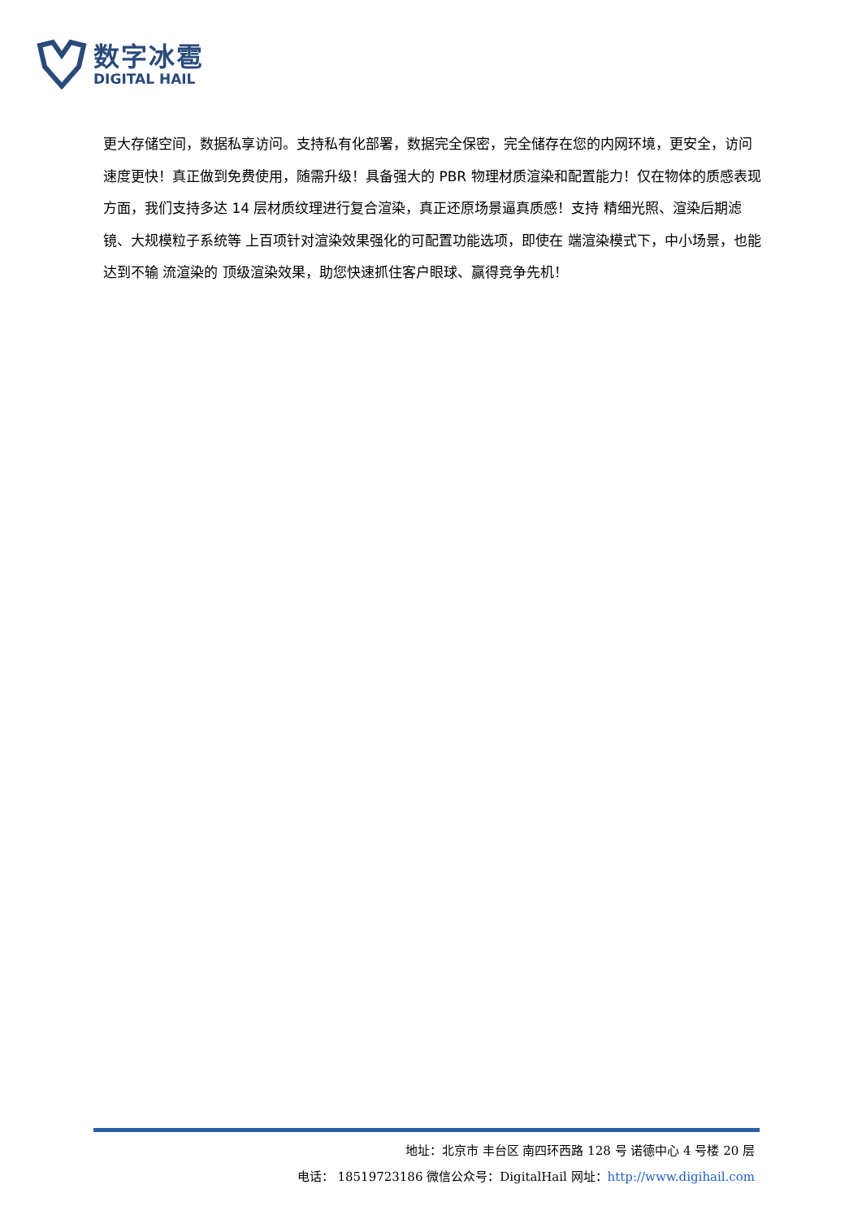数字冰雹
DIGITAL HAIL
更大存储空间，数据私享访问。支持私有化部署，数据完全保密，完全储存在您的内网环境，更安全，访问速度更快！真正做到免费使用，随需升级！具备强大的 PBR 物理材质渲染和配置能力！仅在物体的质感表现方面，我们支持多达 14 层材质纹理进行复合渲染，真正还原场景逼真质感！支持 精细光照、渲染后期滤镜、大规模粒子系统等 上百项针对渲染效果强化的可配置功能选项，即使在 端渲染模式下，中小场景，也能达到不输 流渲染的 顶级渲染效果，助您快速抓住客户眼球、赢得竞争先机！
地址：北京市 丰台区 南四环西路 128 号 诺德中心 4 号楼 20 层
电话： 18519723186 微信公众号：DigitalHail 网址：http://www.digihail.com